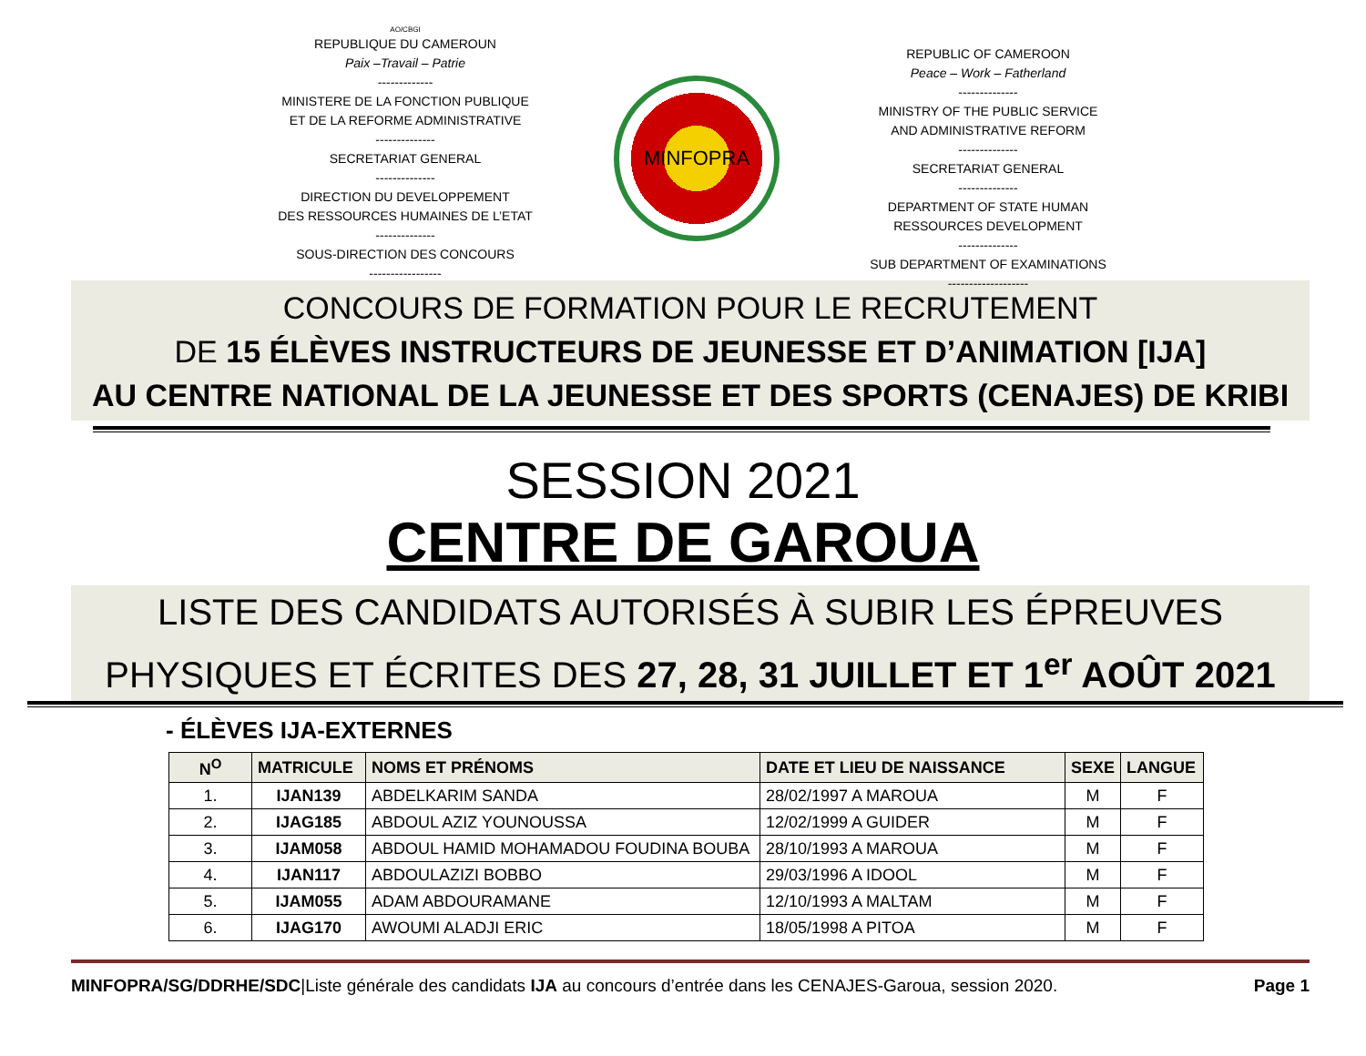AO/CBGI
REPUBLIQUE DU CAMEROUN
Paix –Travail – Patrie
-------------
MINISTERE DE LA FONCTION PUBLIQUE
ET DE LA REFORME ADMINISTRATIVE
--------------
SECRETARIAT GENERAL
--------------
DIRECTION DU DEVELOPPEMENT
DES RESSOURCES HUMAINES DE L’ETAT
--------------
SOUS-DIRECTION DES CONCOURS
-----------------
MINFOPRA
REPUBLIC OF CAMEROON
Peace – Work – Fatherland
--------------
MINISTRY OF THE PUBLIC SERVICE
AND ADMINISTRATIVE REFORM
--------------
SECRETARIAT GENERAL
--------------
DEPARTMENT OF STATE HUMAN
RESSOURCES DEVELOPMENT
--------------
SUB DEPARTMENT OF EXAMINATIONS
-------------------
CONCOURS DE FORMATION POUR LE RECRUTEMENT
DE 15 ÉLÈVES INSTRUCTEURS DE JEUNESSE ET D’ANIMATION [IJA]
AU CENTRE NATIONAL DE LA JEUNESSE ET DES SPORTS (CENAJES) DE KRIBI
SESSION 2021
CENTRE DE GAROUA
LISTE DES CANDIDATS AUTORISÉS À SUBIR LES ÉPREUVES
PHYSIQUES ET ÉCRITES DES 27, 28, 31 JUILLET ET 1<sup>er</sup> AOÛT 2021
- ÉLÈVES IJA-EXTERNES
| N<sup>O</sup> | MATRICULE | NOMS ET PRÉNOMS | DATE ET LIEU DE NAISSANCE | SEXE | LANGUE |
| --- | --- | --- | --- | --- | --- |
| 1. | IJAN139 | ABDELKARIM SANDA | 28/02/1997 A MAROUA | M | F |
| 2. | IJAG185 | ABDOUL AZIZ YOUNOUSSA | 12/02/1999 A GUIDER | M | F |
| 3. | IJAM058 | ABDOUL HAMID MOHAMADOU FOUDINA BOUBA | 28/10/1993 A MAROUA | M | F |
| 4. | IJAN117 | ABDOULAZIZI BOBBO | 29/03/1996 A IDOOL | M | F |
| 5. | IJAM055 | ADAM ABDOURAMANE | 12/10/1993 A MALTAM | M | F |
| 6. | IJAG170 | AWOUMI ALADJI ERIC | 18/05/1998 A PITOA | M | F |
MINFOPRA/SG/DDRHE/SDC|Liste générale des candidats IJA au concours d’entrée dans les CENAJES-Garoua, session 2020. Page 1